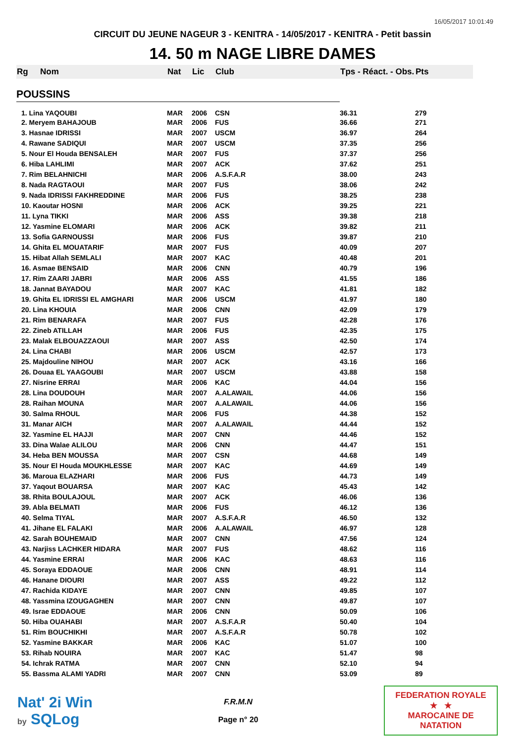16/05/2017 10:01:49
CIRCUIT DU JEUNE NAGEUR 3 - KENITRA - 14/05/2017 - KENITRA - Petit bassin
14. 50 m NAGE LIBRE DAMES
| Rg | Nom | Nat | Lic | Club | Tps - Réact. - Obs. | Pts |
| --- | --- | --- | --- | --- | --- | --- |
| POUSSINS | | | | | | |
| 1. Lina YAQOUBI | | MAR | 2006 | CSN | 36.31 | 279 |
| 2. Meryem BAHAJOUB | | MAR | 2006 | FUS | 36.66 | 271 |
| 3. Hasnae IDRISSI | | MAR | 2007 | USCM | 36.97 | 264 |
| 4. Rawane SADIQUI | | MAR | 2007 | USCM | 37.35 | 256 |
| 5. Nour El Houda BENSALEH | | MAR | 2007 | FUS | 37.37 | 256 |
| 6. Hiba LAHLIMI | | MAR | 2007 | ACK | 37.62 | 251 |
| 7. Rim BELAHNICHI | | MAR | 2006 | A.S.F.A.R | 38.00 | 243 |
| 8. Nada RAGTAOUI | | MAR | 2007 | FUS | 38.06 | 242 |
| 9. Nada IDRISSI FAKHREDDINE | | MAR | 2006 | FUS | 38.25 | 238 |
| 10. Kaoutar HOSNI | | MAR | 2006 | ACK | 39.25 | 221 |
| 11. Lyna TIKKI | | MAR | 2006 | ASS | 39.38 | 218 |
| 12. Yasmine ELOMARI | | MAR | 2006 | ACK | 39.82 | 211 |
| 13. Sofia GARNOUSSI | | MAR | 2006 | FUS | 39.87 | 210 |
| 14. Ghita EL MOUATARIF | | MAR | 2007 | FUS | 40.09 | 207 |
| 15. Hibat Allah SEMLALI | | MAR | 2007 | KAC | 40.48 | 201 |
| 16. Asmae BENSAID | | MAR | 2006 | CNN | 40.79 | 196 |
| 17. Rim ZAARI JABRI | | MAR | 2006 | ASS | 41.55 | 186 |
| 18. Jannat BAYADOU | | MAR | 2007 | KAC | 41.81 | 182 |
| 19. Ghita EL IDRISSI EL AMGHARI | | MAR | 2006 | USCM | 41.97 | 180 |
| 20. Lina KHOUIA | | MAR | 2006 | CNN | 42.09 | 179 |
| 21. Rim BENARAFA | | MAR | 2007 | FUS | 42.28 | 176 |
| 22. Zineb ATILLAH | | MAR | 2006 | FUS | 42.35 | 175 |
| 23. Malak ELBOUAZZAOUI | | MAR | 2007 | ASS | 42.50 | 174 |
| 24. Lina CHABI | | MAR | 2006 | USCM | 42.57 | 173 |
| 25. Majdouline NIHOU | | MAR | 2007 | ACK | 43.16 | 166 |
| 26. Douaa EL YAAGOUBI | | MAR | 2007 | USCM | 43.88 | 158 |
| 27. Nisrine ERRAI | | MAR | 2006 | KAC | 44.04 | 156 |
| 28. Lina DOUDOUH | | MAR | 2007 | A.ALAWAIL | 44.06 | 156 |
| 28. Raihan MOUNA | | MAR | 2007 | A.ALAWAIL | 44.06 | 156 |
| 30. Salma RHOUL | | MAR | 2006 | FUS | 44.38 | 152 |
| 31. Manar AICH | | MAR | 2007 | A.ALAWAIL | 44.44 | 152 |
| 32. Yasmine EL HAJJI | | MAR | 2007 | CNN | 44.46 | 152 |
| 33. Dina Walae ALILOU | | MAR | 2006 | CNN | 44.47 | 151 |
| 34. Heba BEN MOUSSA | | MAR | 2007 | CSN | 44.68 | 149 |
| 35. Nour El Houda MOUKHLESSE | | MAR | 2007 | KAC | 44.69 | 149 |
| 36. Maroua ELAZHARI | | MAR | 2006 | FUS | 44.73 | 149 |
| 37. Yaqout BOUARSA | | MAR | 2007 | KAC | 45.43 | 142 |
| 38. Rhita BOULAJOUL | | MAR | 2007 | ACK | 46.06 | 136 |
| 39. Abla BELMATI | | MAR | 2006 | FUS | 46.12 | 136 |
| 40. Selma TIYAL | | MAR | 2007 | A.S.F.A.R | 46.50 | 132 |
| 41. Jihane EL FALAKI | | MAR | 2006 | A.ALAWAIL | 46.97 | 128 |
| 42. Sarah BOUHEMAID | | MAR | 2007 | CNN | 47.56 | 124 |
| 43. Narjiss LACHKER HIDARA | | MAR | 2007 | FUS | 48.62 | 116 |
| 44. Yasmine ERRAI | | MAR | 2006 | KAC | 48.63 | 116 |
| 45. Soraya EDDAOUE | | MAR | 2006 | CNN | 48.91 | 114 |
| 46. Hanane DIOURI | | MAR | 2007 | ASS | 49.22 | 112 |
| 47. Rachida KIDAYE | | MAR | 2007 | CNN | 49.85 | 107 |
| 48. Yassmina IZOUGAGHEN | | MAR | 2007 | CNN | 49.87 | 107 |
| 49. Israe EDDAOUE | | MAR | 2006 | CNN | 50.09 | 106 |
| 50. Hiba OUAHABI | | MAR | 2007 | A.S.F.A.R | 50.40 | 104 |
| 51. Rim BOUCHIKHI | | MAR | 2007 | A.S.F.A.R | 50.78 | 102 |
| 52. Yasmine BAKKAR | | MAR | 2006 | KAC | 51.07 | 100 |
| 53. Rihab NOUIRA | | MAR | 2007 | KAC | 51.47 | 98 |
| 54. Ichrak RATMA | | MAR | 2007 | CNN | 52.10 | 94 |
| 55. Bassma ALAMI YADRI | | MAR | 2007 | CNN | 53.09 | 89 |
Nat' 2i Win
by SQLog
F.R.M.N
Page n° 20
FEDERATION ROYALE
★ ★
MAROCAINE DE NATATION